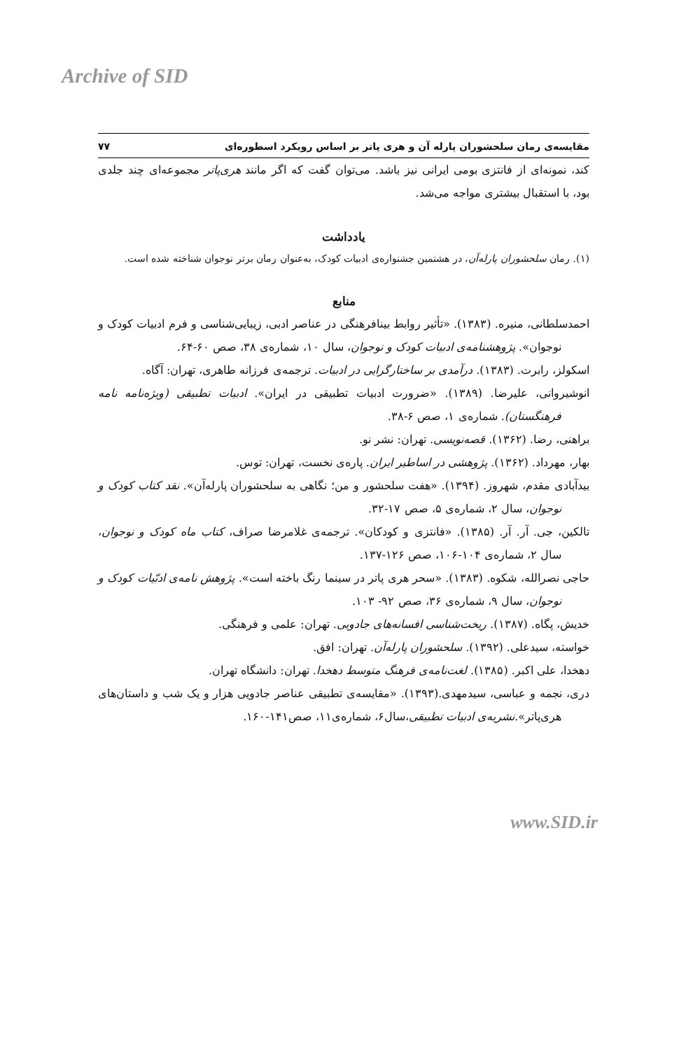Archive of SID
مقایسه‌ی رمان سلحشوران پارله آن و هری پاتر بر اساس رویکرد اسطوره‌ای ۷۷
کند، نمونه‌ای از فانتزی بومی ایرانی نیز باشد. می‌توان گفت که اگر مانند هری‌پاتر مجموعه‌ای چند جلدی بود، با استقبال بیشتری مواجه می‌شد.
یادداشت
(۱). رمان سلحشوران پارله‌آن، در هشتمین جشنواره‌ی ادبیات کودک، به‌عنوان رمان برتر نوجوان شناخته شده است.
منابع
احمدسلطانی، منیره. (۱۳۸۳). «تأثیر روابط بینافرهنگی در عناصر ادبی، زیبایی‌شناسی و فرم ادبیات کودک و نوجوان». پژوهشنامه‌ی ادبیات کودک و نوجوان، سال ۱۰، شماره‌ی ۳۸، صص ۶۰-۶۴.
اسکولز، رابرت. (۱۳۸۳). درآمدی بر ساختارگرایی در ادبیات. ترجمه‌ی فرزانه طاهری، تهران: آگاه.
انوشیروانی، علیرضا. (۱۳۸۹). «ضرورت ادبیات تطبیقی در ایران». ادبیات تطبیقی (ویژه‌نامه نامه فرهنگستان). شماره‌ی ۱، صص ۶-۳۸.
براهنی، رضا. (۱۳۶۲). قصه‌نویسی. تهران: نشر نو.
بهار، مهرداد. (۱۳۶۲). پژوهشی در اساطیر ایران. پاره‌ی نخست، تهران: توس.
بیدآبادی مقدم، شهروز. (۱۳۹۴). «هفت سلحشور و من؛ نگاهی به سلحشوران پارله‌آن». نقد کتاب کودک و نوجوان، سال ۲، شماره‌ی ۵، صص ۱۷-۳۲.
تالکین، جی. آر. آر. (۱۳۸۵). «فانتزی و کودکان». ترجمه‌ی غلامرضا صراف، کتاب ماه کودک و نوجوان، سال ۲، شماره‌ی ۱۰۴-۱۰۶، صص ۱۲۶-۱۳۷.
حاجی نصرالله، شکوه. (۱۳۸۳). «سحر هری پاتر در سینما رنگ باخته است». پژوهش نامه‌ی ادبّیات کودک و نوجوان، سال ۹، شماره‌ی ۳۶، صص ۹۲- ۱۰۳.
خدیش، پگاه. (۱۳۸۷). ریخت‌شناسی افسانه‌های جادویی. تهران: علمی و فرهنگی.
خواسته، سیدعلی. (۱۳۹۲). سلحشوران پارله‌آن. تهران: افق.
دهخدا، علی اکبر. (۱۳۸۵). لغت‌نامه‌ی فرهنگ متوسط دهخدا. تهران: دانشگاه تهران.
دری، نجمه و عباسی، سیدمهدی.(۱۳۹۳). «مقایسه‌ی تطبیقی عناصر جادویی هزار و یک شب و داستان‌های هری‌پاتر».نشریه‌ی ادبیات تطبیقی،سال۶، شماره‌ی۱۱، صص۱۴۱-۱۶۰.
www.SID.ir